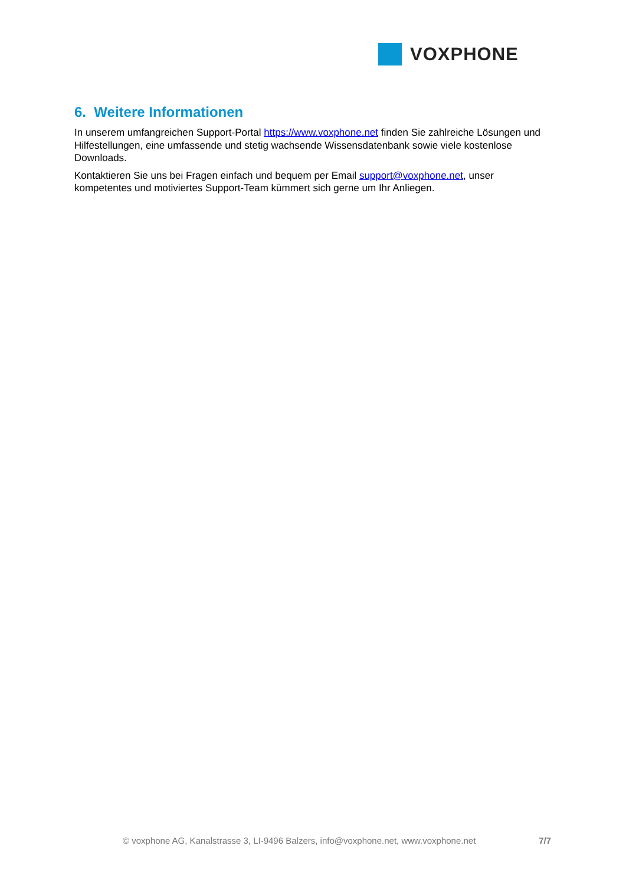VOXPHONE
6. Weitere Informationen
In unserem umfangreichen Support-Portal https://www.voxphone.net finden Sie zahlreiche Lösungen und Hilfestellungen, eine umfassende und stetig wachsende Wissensdatenbank sowie viele kostenlose Downloads.
Kontaktieren Sie uns bei Fragen einfach und bequem per Email support@voxphone.net, unser kompetentes und motiviertes Support-Team kümmert sich gerne um Ihr Anliegen.
© voxphone AG, Kanalstrasse 3, LI-9496 Balzers, info@voxphone.net, www.voxphone.net 7/7